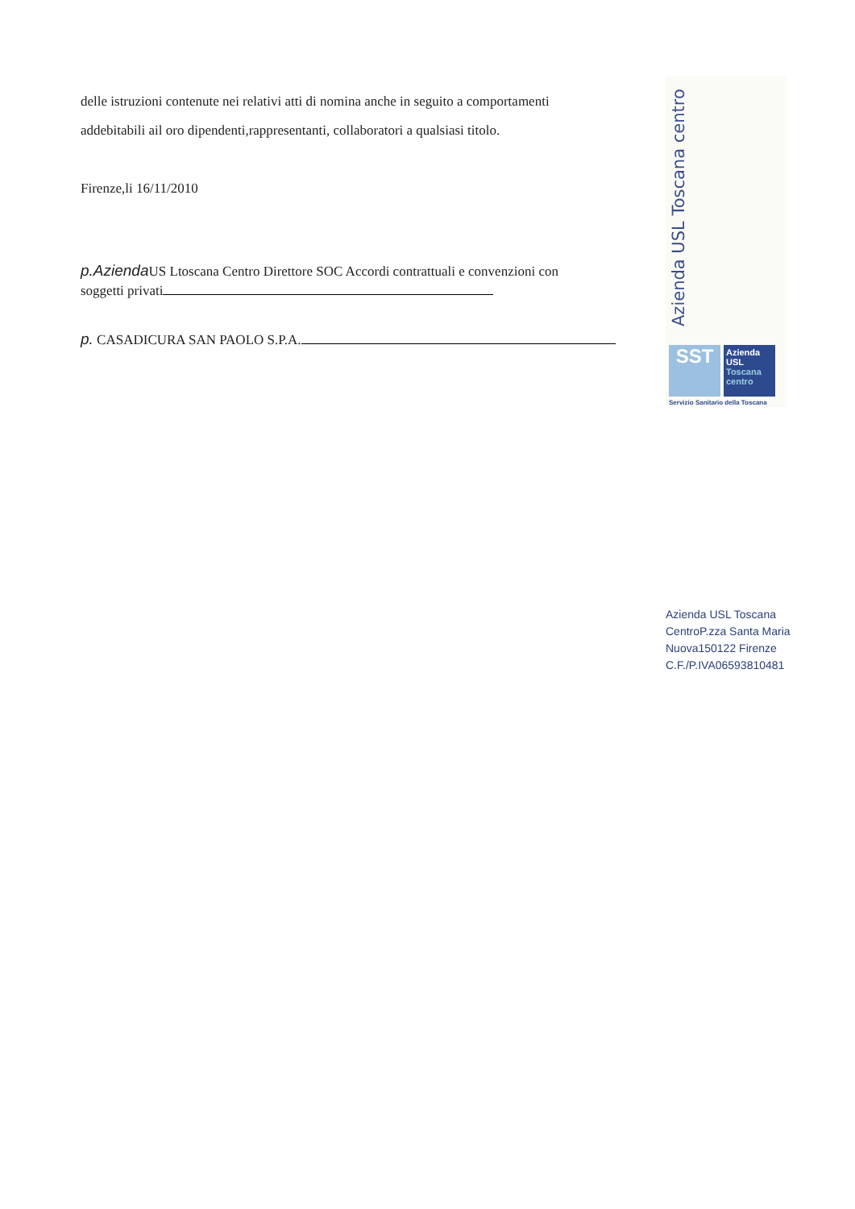delle istruzioni contenute nei relativi atti di nomina anche in seguito a comportamenti
addebitabili ail oro dipendenti,rappresentanti, collaboratori a qualsiasi titolo.
Firenze,li 16/11/2010
p.Azienda US Ltoscana Centro Direttore SOC Accordi contrattuali e convenzioni con
soggetti privati
p. CASADICURA SAN PAOLO S.P.A.
Azienda USL Toscana centro
SST
Azienda
USL
Toscana
centro
Servizio Sanitario della Toscana
Azienda USL Toscana
CentroP.zza Santa Maria
Nuova150122 Firenze
C.F./P.IVA06593810481